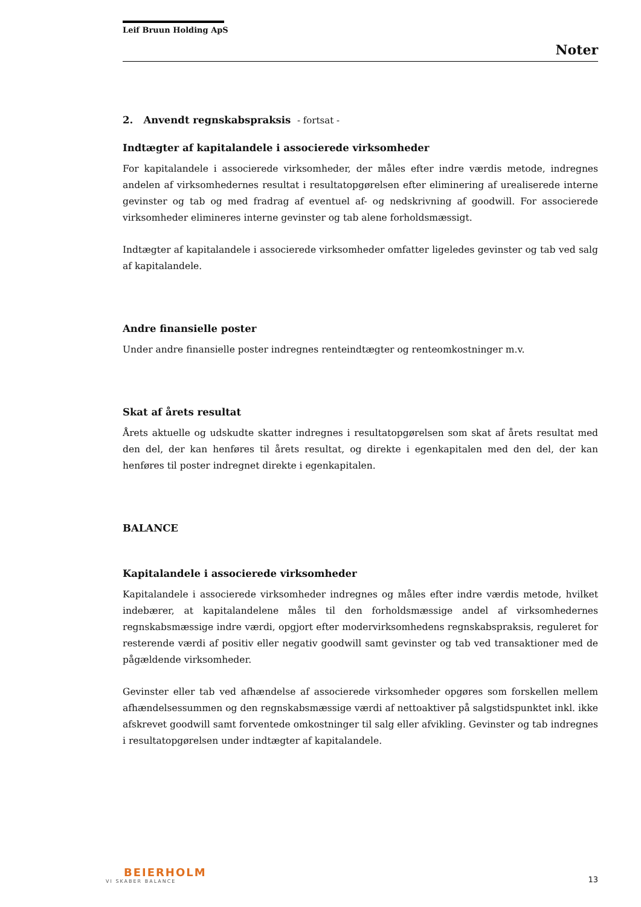Leif Bruun Holding ApS
Noter
2. Anvendt regnskabspraksis - fortsat -
Indtægter af kapitalandele i associerede virksomheder
For kapitalandele i associerede virksomheder, der måles efter indre værdis metode, indregnes andelen af virksomhedernes resultat i resultatopgørelsen efter eliminering af urealiserede interne gevinster og tab og med fradrag af eventuel af- og nedskrivning af goodwill. For associerede virksomheder elimineres interne gevinster og tab alene forholdsmæssigt.
Indtægter af kapitalandele i associerede virksomheder omfatter ligeledes gevinster og tab ved salg af kapitalandele.
Andre finansielle poster
Under andre finansielle poster indregnes renteindtægter og renteomkostninger m.v.
Skat af årets resultat
Årets aktuelle og udskudte skatter indregnes i resultatopgørelsen som skat af årets resultat med den del, der kan henføres til årets resultat, og direkte i egenkapitalen med den del, der kan henføres til poster indregnet direkte i egenkapitalen.
BALANCE
Kapitalandele i associerede virksomheder
Kapitalandele i associerede virksomheder indregnes og måles efter indre værdis metode, hvilket indebærer, at kapitalandelene måles til den forholdsmæssige andel af virksomhedernes regnskabsmæssige indre værdi, opgjort efter modervirksomhedens regnskabspraksis, reguleret for resterende værdi af positiv eller negativ goodwill samt gevinster og tab ved transaktioner med de pågældende virksomheder.
Gevinster eller tab ved afhændelse af associerede virksomheder opgøres som forskellen mellem afhændelsessummen og den regnskabsmæssige værdi af nettoaktiver på salgstidspunktet inkl. ikke afskrevet goodwill samt forventede omkostninger til salg eller afvikling. Gevinster og tab indregnes i resultatopgørelsen under indtægter af kapitalandele.
BEIERHOLM
VI SKABER BALANCE
13